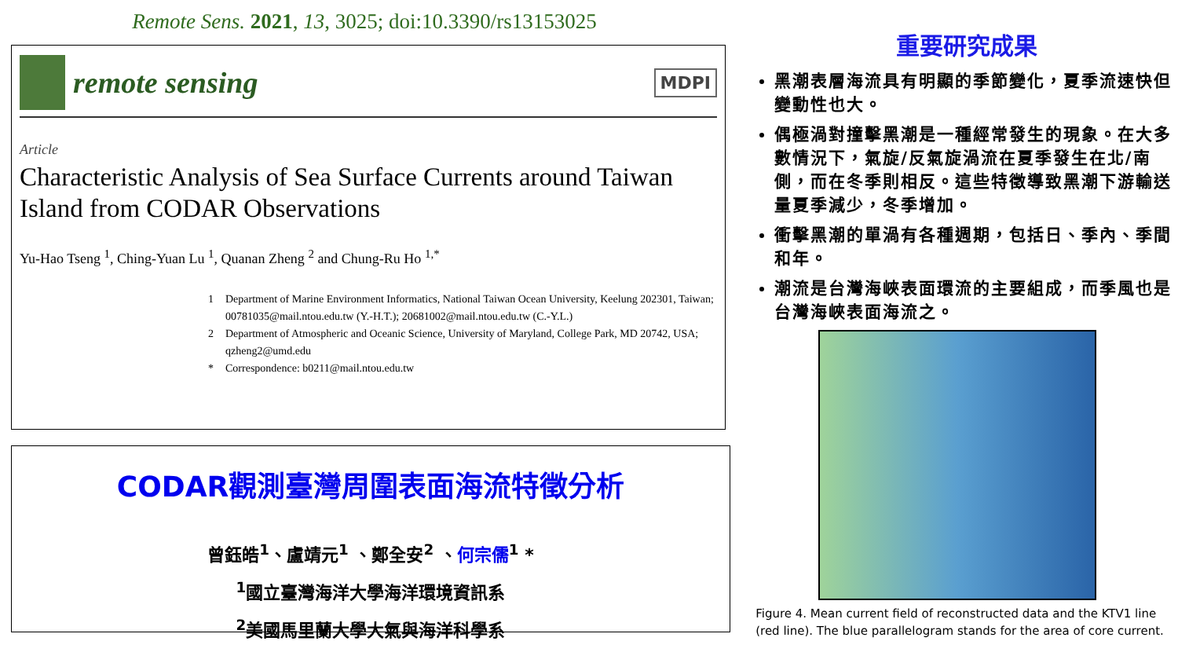Remote Sens. 2021, 13, 3025; doi:10.3390/rs13153025
remote sensing
MDPI
Article
Characteristic Analysis of Sea Surface Currents around Taiwan Island from CODAR Observations
Yu-Hao Tseng <sup>1</sup>, Ching-Yuan Lu <sup>1</sup>, Quanan Zheng <sup>2</sup> and Chung-Ru Ho <sup>1,*</sup>
1 Department of Marine Environment Informatics, National Taiwan Ocean University, Keelung 202301, Taiwan; 00781035@mail.ntou.edu.tw (Y.-H.T.); 20681002@mail.ntou.edu.tw (C.-Y.L.) 2 Department of Atmospheric and Oceanic Science, University of Maryland, College Park, MD 20742, USA; qzheng2@umd.edu * Correspondence: b0211@mail.ntou.edu.tw
CODAR觀測臺灣周圍表面海流特徵分析
曾鈺皓<sup>1</sup>、盧靖元<sup>1</sup> 、鄭全安<sup>2</sup> 、何宗儒<sup>1</sup> *
<sup>1</sup> 國立臺灣海洋大學海洋環境資訊系
<sup>2</sup> 美國馬里蘭大學大氣與海洋科學系
重要研究成果
黑潮表層海流具有明顯的季節變化，夏季流速快但變動性也大。
偶極渦對撞擊黑潮是一種經常發生的現象。在大多數情況下，氣旋/反氣旋渦流在夏季發生在北/南側，而在冬季則相反。這些特徵導致黑潮下游輸送量夏季減少，冬季增加。
衝擊黑潮的單渦有各種週期，包括日、季內、季間和年。
潮流是台灣海峽表面環流的主要組成，而季風也是台灣海峽表面海流之。
Figure 4. Mean current field of reconstructed data and the KTV1 line (red line). The blue parallelogram stands for the area of core current.